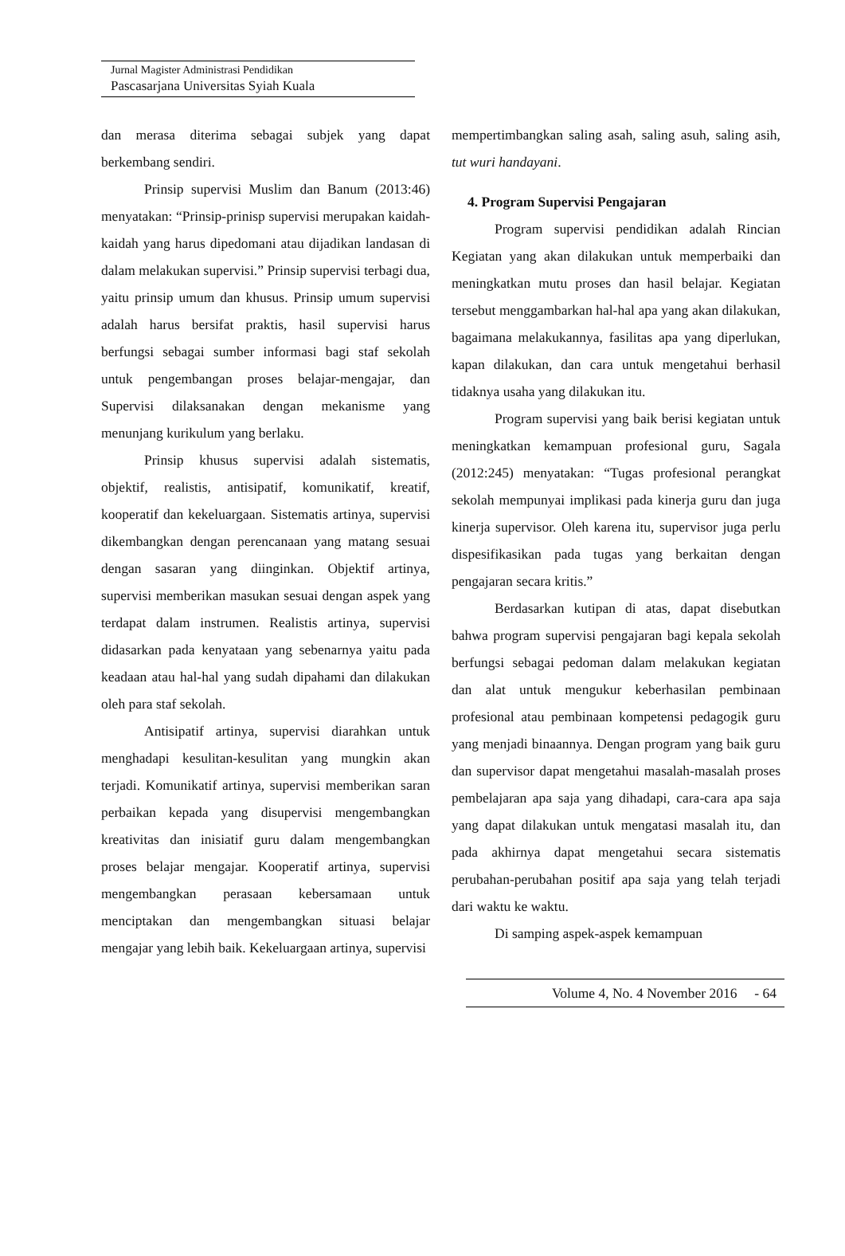Jurnal Magister Administrasi Pendidikan
Pascasarjana Universitas Syiah Kuala
dan merasa diterima sebagai subjek yang dapat berkembang sendiri.
Prinsip supervisi Muslim dan Banum (2013:46) menyatakan: “Prinsip-prinisp supervisi merupakan kaidah-kaidah yang harus dipedomani atau dijadikan landasan di dalam melakukan supervisi.” Prinsip supervisi terbagi dua, yaitu prinsip umum dan khusus. Prinsip umum supervisi adalah harus bersifat praktis, hasil supervisi harus berfungsi sebagai sumber informasi bagi staf sekolah untuk pengembangan proses belajar-mengajar, dan Supervisi dilaksanakan dengan mekanisme yang menunjang kurikulum yang berlaku.
Prinsip khusus supervisi adalah sistematis, objektif, realistis, antisipatif, komunikatif, kreatif, kooperatif dan kekeluargaan. Sistematis artinya, supervisi dikembangkan dengan perencanaan yang matang sesuai dengan sasaran yang diinginkan. Objektif artinya, supervisi memberikan masukan sesuai dengan aspek yang terdapat dalam instrumen. Realistis artinya, supervisi didasarkan pada kenyataan yang sebenarnya yaitu pada keadaan atau hal-hal yang sudah dipahami dan dilakukan oleh para staf sekolah.
Antisipatif artinya, supervisi diarahkan untuk menghadapi kesulitan-kesulitan yang mungkin akan terjadi. Komunikatif artinya, supervisi memberikan saran perbaikan kepada yang disupervisi mengembangkan kreativitas dan inisiatif guru dalam mengembangkan proses belajar mengajar. Kooperatif artinya, supervisi mengembangkan perasaan kebersamaan untuk menciptakan dan mengembangkan situasi belajar mengajar yang lebih baik. Kekeluargaan artinya, supervisi
mempertimbangkan saling asah, saling asuh, saling asih, tut wuri handayani.
4. Program Supervisi Pengajaran
Program supervisi pendidikan adalah Rincian Kegiatan yang akan dilakukan untuk memperbaiki dan meningkatkan mutu proses dan hasil belajar. Kegiatan tersebut menggambarkan hal-hal apa yang akan dilakukan, bagaimana melakukannya, fasilitas apa yang diperlukan, kapan dilakukan, dan cara untuk mengetahui berhasil tidaknya usaha yang dilakukan itu.
Program supervisi yang baik berisi kegiatan untuk meningkatkan kemampuan profesional guru, Sagala (2012:245) menyatakan: “Tugas profesional perangkat sekolah mempunyai implikasi pada kinerja guru dan juga kinerja supervisor. Oleh karena itu, supervisor juga perlu dispesifikasikan pada tugas yang berkaitan dengan pengajaran secara kritis.”
Berdasarkan kutipan di atas, dapat disebutkan bahwa program supervisi pengajaran bagi kepala sekolah berfungsi sebagai pedoman dalam melakukan kegiatan dan alat untuk mengukur keberhasilan pembinaan profesional atau pembinaan kompetensi pedagogik guru yang menjadi binaannya. Dengan program yang baik guru dan supervisor dapat mengetahui masalah-masalah proses pembelajaran apa saja yang dihadapi, cara-cara apa saja yang dapat dilakukan untuk mengatasi masalah itu, dan pada akhirnya dapat mengetahui secara sistematis perubahan-perubahan positif apa saja yang telah terjadi dari waktu ke waktu.
Di samping aspek-aspek kemampuan
Volume 4, No. 4 November 2016 - 64